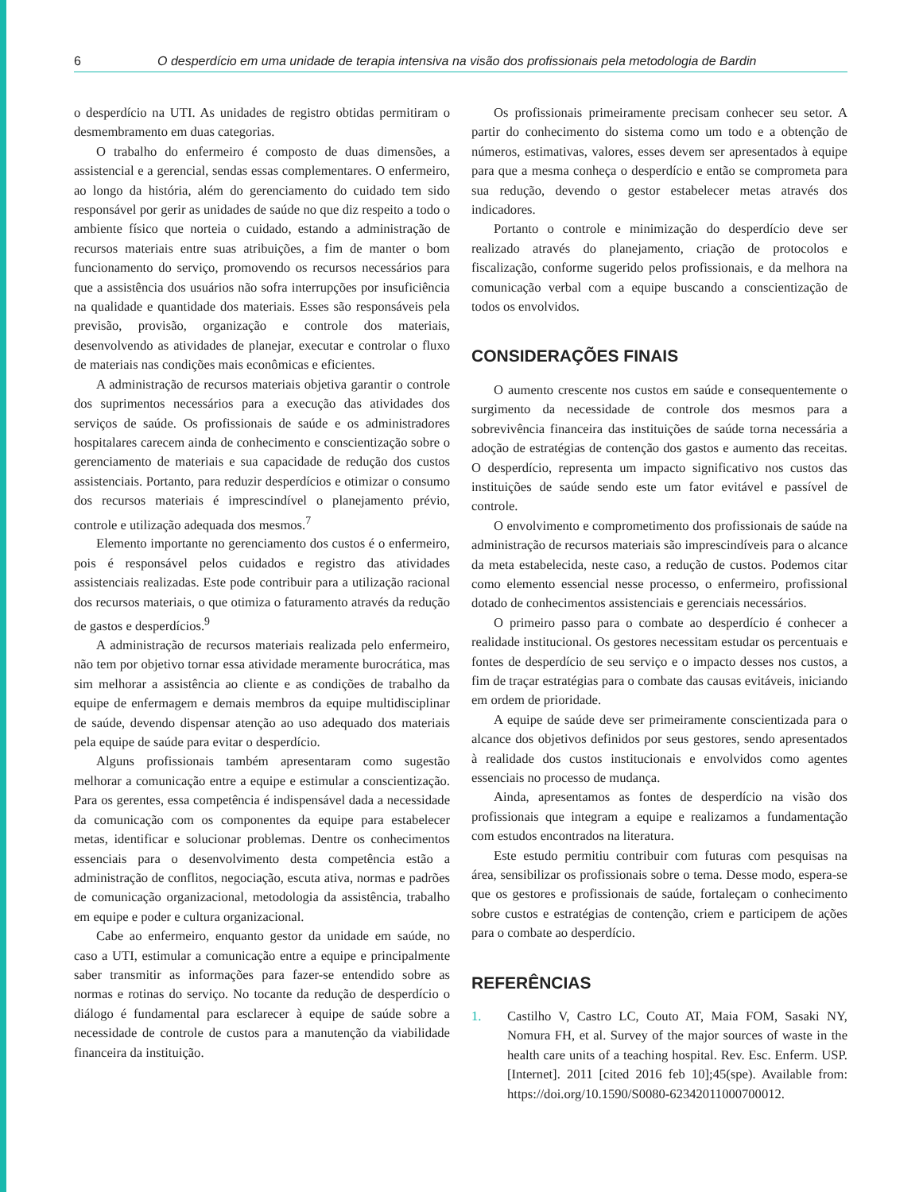6 O desperdício em uma unidade de terapia intensiva na visão dos profissionais pela metodologia de Bardin
o desperdício na UTI. As unidades de registro obtidas permitiram o desmembramento em duas categorias.
O trabalho do enfermeiro é composto de duas dimensões, a assistencial e a gerencial, sendas essas complementares. O enfermeiro, ao longo da história, além do gerenciamento do cuidado tem sido responsável por gerir as unidades de saúde no que diz respeito a todo o ambiente físico que norteia o cuidado, estando a administração de recursos materiais entre suas atribuições, a fim de manter o bom funcionamento do serviço, promovendo os recursos necessários para que a assistência dos usuários não sofra interrupções por insuficiência na qualidade e quantidade dos materiais. Esses são responsáveis pela previsão, provisão, organização e controle dos materiais, desenvolvendo as atividades de planejar, executar e controlar o fluxo de materiais nas condições mais econômicas e eficientes.
A administração de recursos materiais objetiva garantir o controle dos suprimentos necessários para a execução das atividades dos serviços de saúde. Os profissionais de saúde e os administradores hospitalares carecem ainda de conhecimento e conscientização sobre o gerenciamento de materiais e sua capacidade de redução dos custos assistenciais. Portanto, para reduzir desperdícios e otimizar o consumo dos recursos materiais é imprescindível o planejamento prévio, controle e utilização adequada dos mesmos.<sup>7</sup>
Elemento importante no gerenciamento dos custos é o enfermeiro, pois é responsável pelos cuidados e registro das atividades assistenciais realizadas. Este pode contribuir para a utilização racional dos recursos materiais, o que otimiza o faturamento através da redução de gastos e desperdícios.<sup>9</sup>
A administração de recursos materiais realizada pelo enfermeiro, não tem por objetivo tornar essa atividade meramente burocrática, mas sim melhorar a assistência ao cliente e as condições de trabalho da equipe de enfermagem e demais membros da equipe multidisciplinar de saúde, devendo dispensar atenção ao uso adequado dos materiais pela equipe de saúde para evitar o desperdício.
Alguns profissionais também apresentaram como sugestão melhorar a comunicação entre a equipe e estimular a conscientização. Para os gerentes, essa competência é indispensável dada a necessidade da comunicação com os componentes da equipe para estabelecer metas, identificar e solucionar problemas. Dentre os conhecimentos essenciais para o desenvolvimento desta competência estão a administração de conflitos, negociação, escuta ativa, normas e padrões de comunicação organizacional, metodologia da assistência, trabalho em equipe e poder e cultura organizacional.
Cabe ao enfermeiro, enquanto gestor da unidade em saúde, no caso a UTI, estimular a comunicação entre a equipe e principalmente saber transmitir as informações para fazer-se entendido sobre as normas e rotinas do serviço. No tocante da redução de desperdício o diálogo é fundamental para esclarecer à equipe de saúde sobre a necessidade de controle de custos para a manutenção da viabilidade financeira da instituição.
Os profissionais primeiramente precisam conhecer seu setor. A partir do conhecimento do sistema como um todo e a obtenção de números, estimativas, valores, esses devem ser apresentados à equipe para que a mesma conheça o desperdício e então se comprometa para sua redução, devendo o gestor estabelecer metas através dos indicadores.
Portanto o controle e minimização do desperdício deve ser realizado através do planejamento, criação de protocolos e fiscalização, conforme sugerido pelos profissionais, e da melhora na comunicação verbal com a equipe buscando a conscientização de todos os envolvidos.
CONSIDERAÇÕES FINAIS
O aumento crescente nos custos em saúde e consequentemente o surgimento da necessidade de controle dos mesmos para a sobrevivência financeira das instituições de saúde torna necessária a adoção de estratégias de contenção dos gastos e aumento das receitas. O desperdício, representa um impacto significativo nos custos das instituições de saúde sendo este um fator evitável e passível de controle.
O envolvimento e comprometimento dos profissionais de saúde na administração de recursos materiais são imprescindíveis para o alcance da meta estabelecida, neste caso, a redução de custos. Podemos citar como elemento essencial nesse processo, o enfermeiro, profissional dotado de conhecimentos assistenciais e gerenciais necessários.
O primeiro passo para o combate ao desperdício é conhecer a realidade institucional. Os gestores necessitam estudar os percentuais e fontes de desperdício de seu serviço e o impacto desses nos custos, a fim de traçar estratégias para o combate das causas evitáveis, iniciando em ordem de prioridade.
A equipe de saúde deve ser primeiramente conscientizada para o alcance dos objetivos definidos por seus gestores, sendo apresentados à realidade dos custos institucionais e envolvidos como agentes essenciais no processo de mudança.
Ainda, apresentamos as fontes de desperdício na visão dos profissionais que integram a equipe e realizamos a fundamentação com estudos encontrados na literatura.
Este estudo permitiu contribuir com futuras com pesquisas na área, sensibilizar os profissionais sobre o tema. Desse modo, espera-se que os gestores e profissionais de saúde, fortaleçam o conhecimento sobre custos e estratégias de contenção, criem e participem de ações para o combate ao desperdício.
REFERÊNCIAS
1. Castilho V, Castro LC, Couto AT, Maia FOM, Sasaki NY, Nomura FH, et al. Survey of the major sources of waste in the health care units of a teaching hospital. Rev. Esc. Enferm. USP. [Internet]. 2011 [cited 2016 feb 10];45(spe). Available from: https://doi.org/10.1590/S0080-62342011000700012.